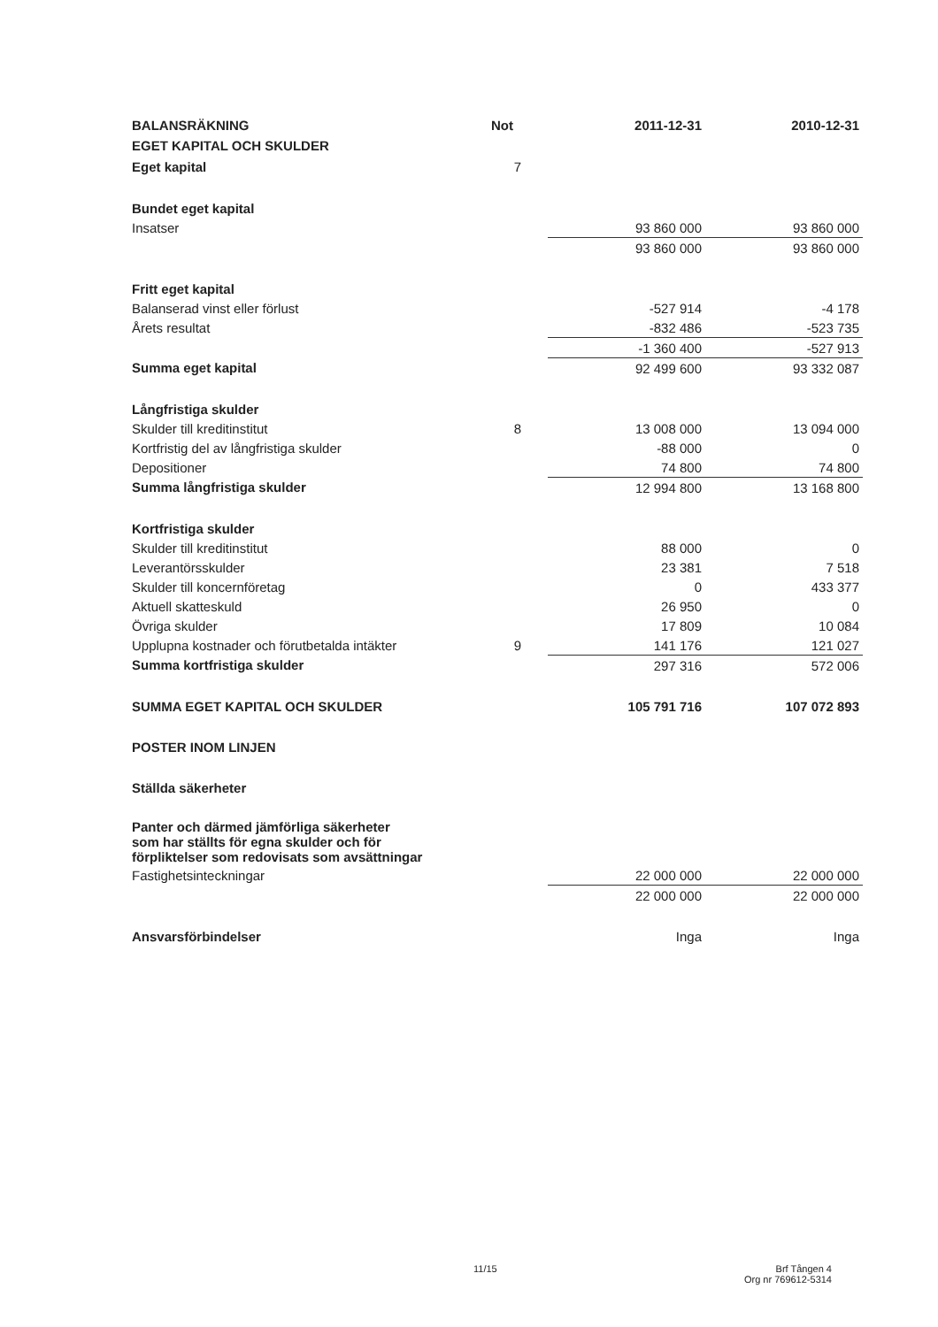| BALANSRÄKNING | Not | 2011-12-31 | 2010-12-31 |
| --- | --- | --- | --- |
| EGET KAPITAL OCH SKULDER | | | |
| Eget kapital | 7 | | |
| Bundet eget kapital | | | |
| Insatser | | 93 860 000 | 93 860 000 |
| | | 93 860 000 | 93 860 000 |
| Fritt eget kapital | | | |
| Balanserad vinst eller förlust | | -527 914 | -4 178 |
| Årets resultat | | -832 486 | -523 735 |
| | | -1 360 400 | -527 913 |
| Summa eget kapital | | 92 499 600 | 93 332 087 |
| Långfristiga skulder | | | |
| Skulder till kreditinstitut | 8 | 13 008 000 | 13 094 000 |
| Kortfristig del av långfristiga skulder | | -88 000 | 0 |
| Depositioner | | 74 800 | 74 800 |
| Summa långfristiga skulder | | 12 994 800 | 13 168 800 |
| Kortfristiga skulder | | | |
| Skulder till kreditinstitut | | 88 000 | 0 |
| Leverantörsskulder | | 23 381 | 7 518 |
| Skulder till koncernföretag | | 0 | 433 377 |
| Aktuell skatteskuld | | 26 950 | 0 |
| Övriga skulder | | 17 809 | 10 084 |
| Upplupna kostnader och förutbetalda intäkter | 9 | 141 176 | 121 027 |
| Summa kortfristiga skulder | | 297 316 | 572 006 |
| SUMMA EGET KAPITAL OCH SKULDER | | 105 791 716 | 107 072 893 |
| POSTER INOM LINJEN | | | |
| Ställda säkerheter | | | |
| Panter och därmed jämförliga säkerheter som har ställts för egna skulder och för förpliktelser som redovisats som avsättningar | | | |
| Fastighetsinteckningar | | 22 000 000 | 22 000 000 |
| | | 22 000 000 | 22 000 000 |
| Ansvarsförbindelser | | Inga | Inga |
11/15
Brf Tången 4
Org nr 769612-5314